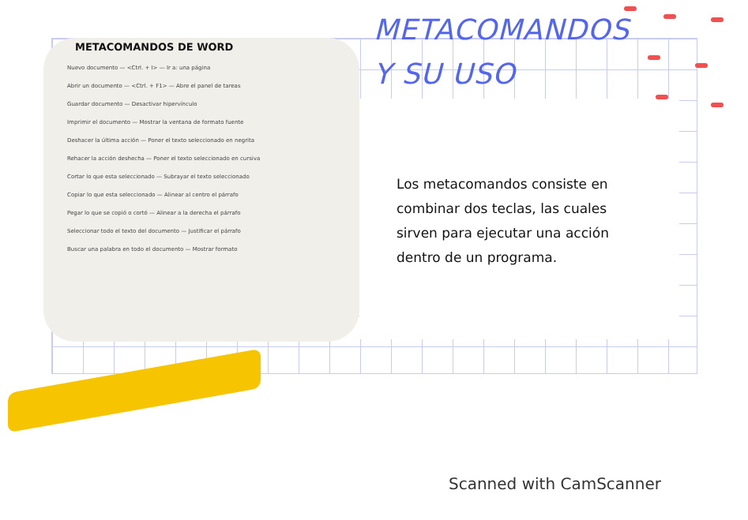METACOMANDOS DE WORD
Nuevo documento — <Ctrl. + I> — Ir a: una página
Abrir un documento — <Ctrl. + F1> — Abre el panel de tareas
Guardar documento — Desactivar hipervínculo
Imprimir el documento — Mostrar la ventana de formato fuente
Deshacer la última acción — Poner el texto seleccionado en negrita
Rehacer la acción deshecha — Poner el texto seleccionado en cursiva
Cortar lo que esta seleccionado — Subrayar el texto seleccionado
Copiar lo que esta seleccionado — Alinear al centro el párrafo
Pegar lo que se copió o cortó — Alinear a la derecha el párrafo
Seleccionar todo el texto del documento — Justificar el párrafo
Buscar una palabra en todo el documento — Mostrar formato
METACOMANDOS
Y SU USO
Los metacomandos consiste en combinar dos teclas, las cuales sirven para ejecutar una acción dentro de un programa.
Scanned with CamScanner